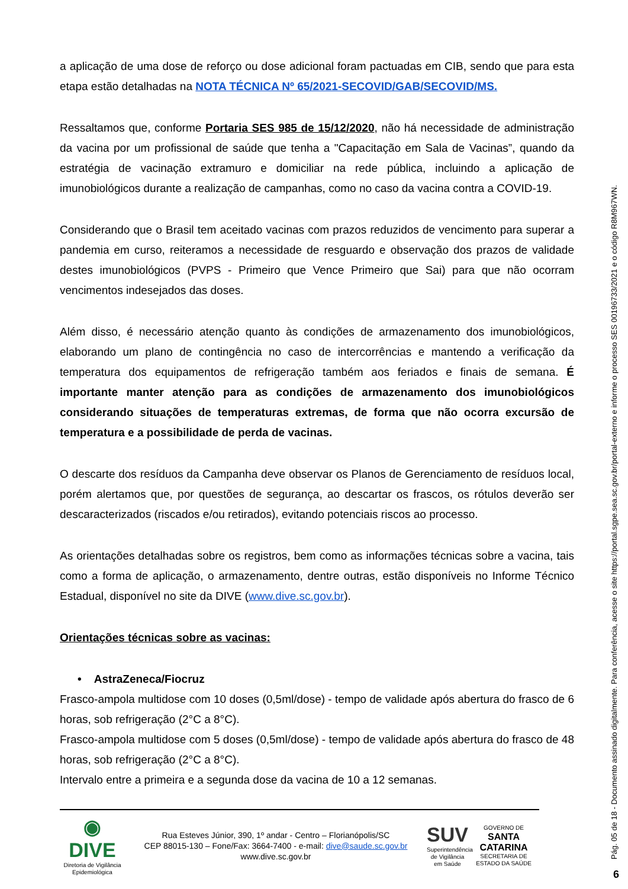a aplicação de uma dose de reforço ou dose adicional foram pactuadas em CIB, sendo que para esta etapa estão detalhadas na NOTA TÉCNICA Nº 65/2021-SECOVID/GAB/SECOVID/MS.
Ressaltamos que, conforme Portaria SES 985 de 15/12/2020, não há necessidade de administração da vacina por um profissional de saúde que tenha a "Capacitação em Sala de Vacinas”, quando da estratégia de vacinação extramuro e domiciliar na rede pública, incluindo a aplicação de imunobiológicos durante a realização de campanhas, como no caso da vacina contra a COVID-19.
Considerando que o Brasil tem aceitado vacinas com prazos reduzidos de vencimento para superar a pandemia em curso, reiteramos a necessidade de resguardo e observação dos prazos de validade destes imunobiológicos (PVPS - Primeiro que Vence Primeiro que Sai) para que não ocorram vencimentos indesejados das doses.
Além disso, é necessário atenção quanto às condições de armazenamento dos imunobiológicos, elaborando um plano de contingência no caso de intercorrências e mantendo a verificação da temperatura dos equipamentos de refrigeração também aos feriados e finais de semana. É importante manter atenção para as condições de armazenamento dos imunobiológicos considerando situações de temperaturas extremas, de forma que não ocorra excursão de temperatura e a possibilidade de perda de vacinas.
O descarte dos resíduos da Campanha deve observar os Planos de Gerenciamento de resíduos local, porém alertamos que, por questões de segurança, ao descartar os frascos, os rótulos deverão ser descaracterizados (riscados e/ou retirados), evitando potenciais riscos ao processo.
As orientações detalhadas sobre os registros, bem como as informações técnicas sobre a vacina, tais como a forma de aplicação, o armazenamento, dentre outras, estão disponíveis no Informe Técnico Estadual, disponível no site da DIVE (www.dive.sc.gov.br).
Orientações técnicas sobre as vacinas:
• AstraZeneca/Fiocruz
Frasco-ampola multidose com 10 doses (0,5ml/dose) - tempo de validade após abertura do frasco de 6 horas, sob refrigeração (2°C a 8°C).
Frasco-ampola multidose com 5 doses (0,5ml/dose) - tempo de validade após abertura do frasco de 48 horas, sob refrigeração (2°C a 8°C).
Intervalo entre a primeira e a segunda dose da vacina de 10 a 12 semanas.
◉
DIVE
Diretoria de Vigilância Epidemiológica
Rua Esteves Júnior, 390, 1º andar - Centro – Florianópolis/SC
CEP 88015-130 – Fone/Fax: 3664-7400 - e-mail: dive@saude.sc.gov.br
www.dive.sc.gov.br
SUV
Superintendência de Vigilância em Saúde
GOVERNO DE
SANTA CATARINA
SECRETARIA DE ESTADO DA SAÚDE
Pág. 05 de 18 - Documento assinado digitalmente. Para conferência, acesse o site https://portal.sgpe.sea.sc.gov.br/portal-externo e informe o processo SES 00196733/2021 e o código R8M967WN.
6